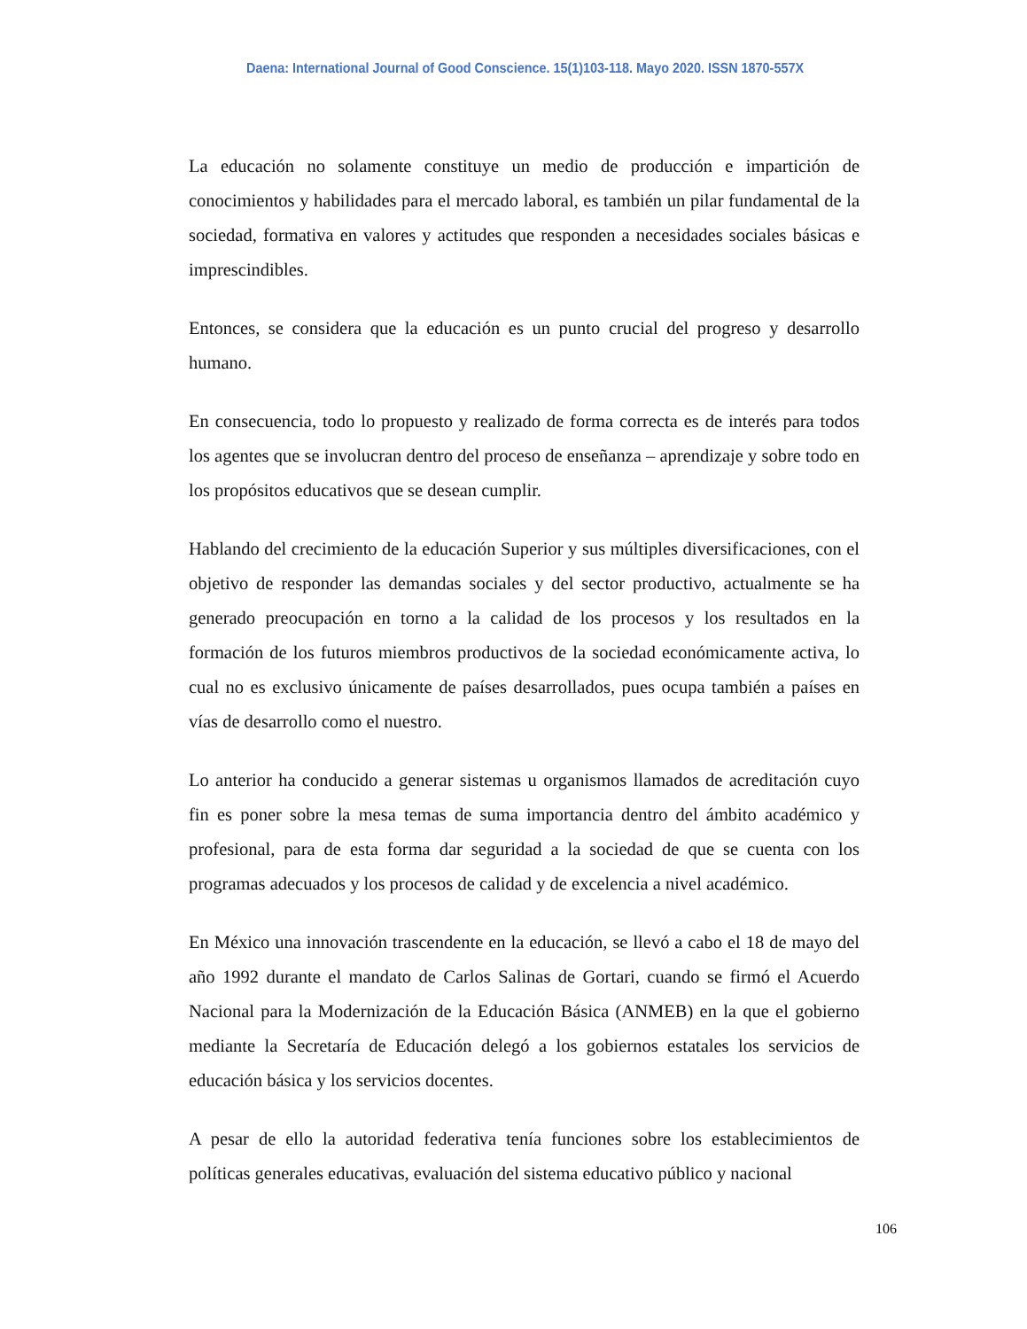Daena: International Journal of Good Conscience. 15(1)103-118. Mayo 2020. ISSN 1870-557X
La educación no solamente constituye un medio de producción e impartición de conocimientos y habilidades para el mercado laboral, es también un pilar fundamental de la sociedad, formativa en valores y actitudes que responden a necesidades sociales básicas e imprescindibles.
Entonces, se considera que la educación es un punto crucial del progreso y desarrollo humano.
En consecuencia, todo lo propuesto y realizado de forma correcta es de interés para todos los agentes que se involucran dentro del proceso de enseñanza – aprendizaje y sobre todo en los propósitos educativos que se desean cumplir.
Hablando del crecimiento de la educación Superior y sus múltiples diversificaciones, con el objetivo de responder las demandas sociales y del sector productivo, actualmente se ha generado preocupación en torno a la calidad de los procesos y los resultados en la formación de los futuros miembros productivos de la sociedad económicamente activa, lo cual no es exclusivo únicamente de países desarrollados, pues ocupa también a países en vías de desarrollo como el nuestro.
Lo anterior ha conducido a generar sistemas u organismos llamados de acreditación cuyo fin es poner sobre la mesa temas de suma importancia dentro del ámbito académico y profesional, para de esta forma dar seguridad a la sociedad de que se cuenta con los programas adecuados y los procesos de calidad y de excelencia a nivel académico.
En México una innovación trascendente en la educación, se llevó a cabo el 18 de mayo del año 1992 durante el mandato de Carlos Salinas de Gortari, cuando se firmó el Acuerdo Nacional para la Modernización de la Educación Básica (ANMEB) en la que el gobierno mediante la Secretaría de Educación delegó a los gobiernos estatales los servicios de educación básica y los servicios docentes.
A pesar de ello la autoridad federativa tenía funciones sobre los establecimientos de políticas generales educativas, evaluación del sistema educativo público y nacional
106